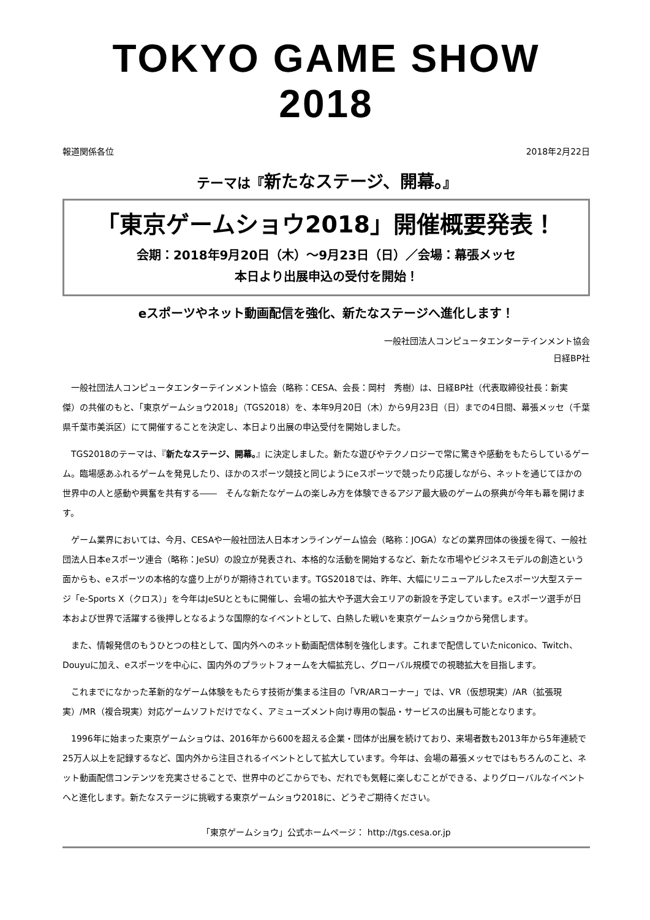TOKYO GAME SHOW 2018
報道関係各位 2018年2月22日
テーマは『新たなステージ、開幕。』
「東京ゲームショウ2018」開催概要発表！
会期：2018年9月20日（木）～9月23日（日）／会場：幕張メッセ
本日より出展申込の受付を開始！
eスポーツやネット動画配信を強化、新たなステージへ進化します！
一般社団法人コンピュータエンターテインメント協会
日経BP社
一般社団法人コンピュータエンターテインメント協会（略称：CESA、会長：岡村　秀樹）は、日経BP社（代表取締役社長：新実　傑）の共催のもと、「東京ゲームショウ2018」（TGS2018）を、本年9月20日（木）から9月23日（日）までの4日間、幕張メッセ（千葉県千葉市美浜区）にて開催することを決定し、本日より出展の申込受付を開始しました。
TGS2018のテーマは、『新たなステージ、開幕。』に決定しました。新たな遊びやテクノロジーで常に驚きや感動をもたらしているゲーム。臨場感あふれるゲームを発見したり、ほかのスポーツ競技と同じようにeスポーツで競ったり応援しながら、ネットを通じてほかの世界中の人と感動や興奮を共有する――　そんな新たなゲームの楽しみ方を体験できるアジア最大級のゲームの祭典が今年も幕を開けます。
ゲーム業界においては、今月、CESAや一般社団法人日本オンラインゲーム協会（略称：JOGA）などの業界団体の後援を得て、一般社団法人日本eスポーツ連合（略称：JeSU）の設立が発表され、本格的な活動を開始するなど、新たな市場やビジネスモデルの創造という面からも、eスポーツの本格的な盛り上がりが期待されています。TGS2018では、昨年、大幅にリニューアルしたeスポーツ大型ステージ「e-Sports X（クロス）」を今年はJeSUとともに開催し、会場の拡大や予選大会エリアの新設を予定しています。eスポーツ選手が日本および世界で活躍する後押しとなるような国際的なイベントとして、白熱した戦いを東京ゲームショウから発信します。
また、情報発信のもうひとつの柱として、国内外へのネット動画配信体制を強化します。これまで配信していたniconico、Twitch、Douyuに加え、eスポーツを中心に、国内外のプラットフォームを大幅拡充し、グローバル規模での視聴拡大を目指します。
これまでになかった革新的なゲーム体験をもたらす技術が集まる注目の「VR/ARコーナー」では、VR（仮想現実）/AR（拡張現実）/MR（複合現実）対応ゲームソフトだけでなく、アミューズメント向け専用の製品・サービスの出展も可能となります。
1996年に始まった東京ゲームショウは、2016年から600を超える企業・団体が出展を続けており、来場者数も2013年から5年連続で25万人以上を記録するなど、国内外から注目されるイベントとして拡大しています。今年は、会場の幕張メッセではもちろんのこと、ネット動画配信コンテンツを充実させることで、世界中のどこからでも、だれでも気軽に楽しむことができる、よりグローバルなイベントへと進化します。新たなステージに挑戦する東京ゲームショウ2018に、どうぞご期待ください。
「東京ゲームショウ」公式ホームページ： http://tgs.cesa.or.jp